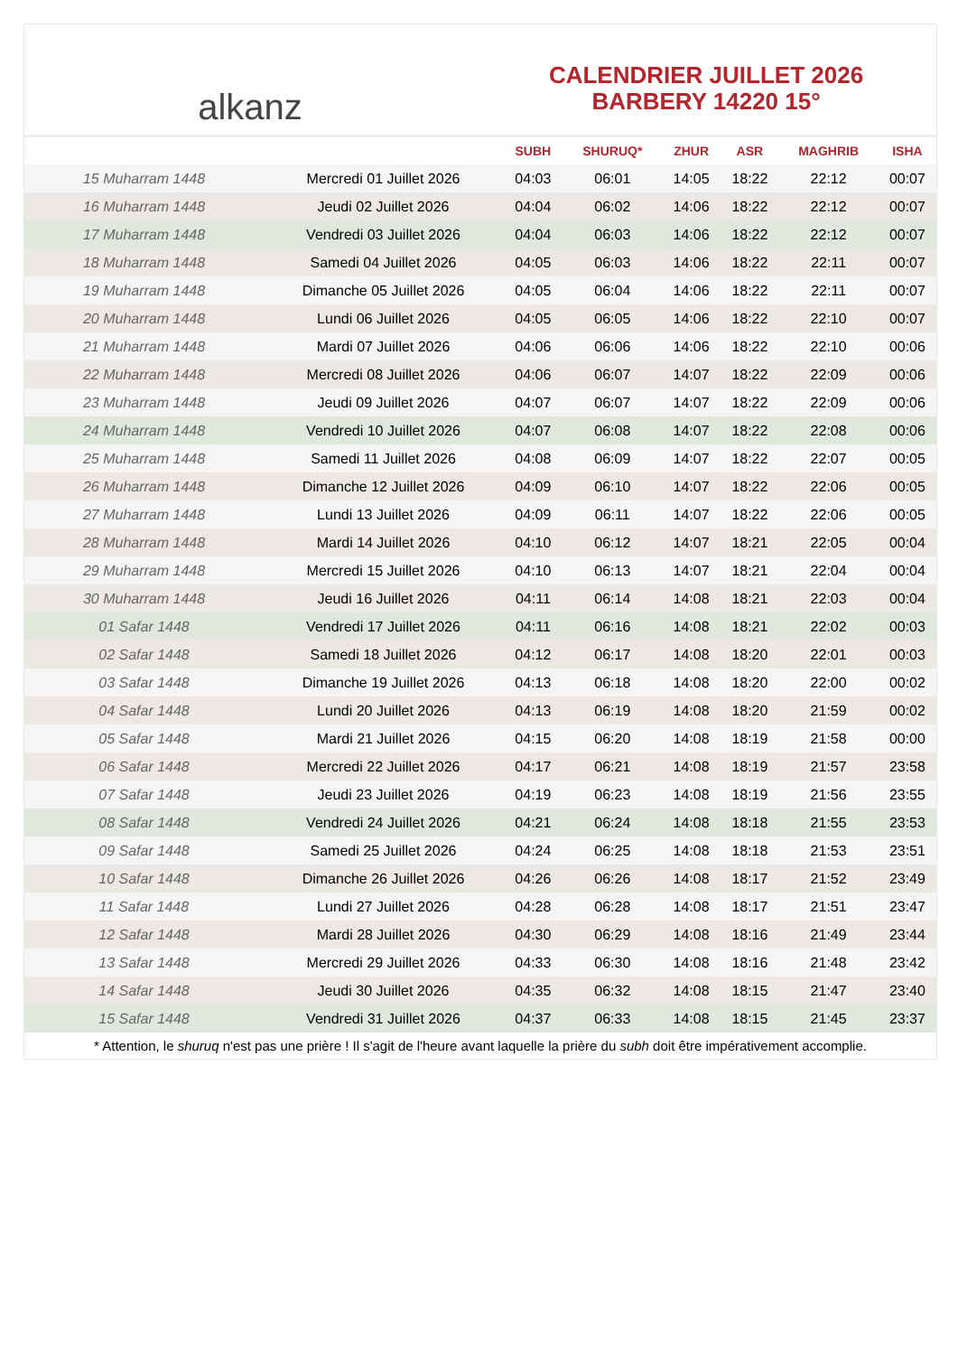alkanz
CALENDRIER JUILLET 2026
BARBERY 14220 15°
| | | SUBH | SHURUQ* | ZHUR | ASR | MAGHRIB | ISHA |
| --- | --- | --- | --- | --- | --- | --- | --- |
| 15 Muharram 1448 | Mercredi 01 Juillet 2026 | 04:03 | 06:01 | 14:05 | 18:22 | 22:12 | 00:07 |
| 16 Muharram 1448 | Jeudi 02 Juillet 2026 | 04:04 | 06:02 | 14:06 | 18:22 | 22:12 | 00:07 |
| 17 Muharram 1448 | Vendredi 03 Juillet 2026 | 04:04 | 06:03 | 14:06 | 18:22 | 22:12 | 00:07 |
| 18 Muharram 1448 | Samedi 04 Juillet 2026 | 04:05 | 06:03 | 14:06 | 18:22 | 22:11 | 00:07 |
| 19 Muharram 1448 | Dimanche 05 Juillet 2026 | 04:05 | 06:04 | 14:06 | 18:22 | 22:11 | 00:07 |
| 20 Muharram 1448 | Lundi 06 Juillet 2026 | 04:05 | 06:05 | 14:06 | 18:22 | 22:10 | 00:07 |
| 21 Muharram 1448 | Mardi 07 Juillet 2026 | 04:06 | 06:06 | 14:06 | 18:22 | 22:10 | 00:06 |
| 22 Muharram 1448 | Mercredi 08 Juillet 2026 | 04:06 | 06:07 | 14:07 | 18:22 | 22:09 | 00:06 |
| 23 Muharram 1448 | Jeudi 09 Juillet 2026 | 04:07 | 06:07 | 14:07 | 18:22 | 22:09 | 00:06 |
| 24 Muharram 1448 | Vendredi 10 Juillet 2026 | 04:07 | 06:08 | 14:07 | 18:22 | 22:08 | 00:06 |
| 25 Muharram 1448 | Samedi 11 Juillet 2026 | 04:08 | 06:09 | 14:07 | 18:22 | 22:07 | 00:05 |
| 26 Muharram 1448 | Dimanche 12 Juillet 2026 | 04:09 | 06:10 | 14:07 | 18:22 | 22:06 | 00:05 |
| 27 Muharram 1448 | Lundi 13 Juillet 2026 | 04:09 | 06:11 | 14:07 | 18:22 | 22:06 | 00:05 |
| 28 Muharram 1448 | Mardi 14 Juillet 2026 | 04:10 | 06:12 | 14:07 | 18:21 | 22:05 | 00:04 |
| 29 Muharram 1448 | Mercredi 15 Juillet 2026 | 04:10 | 06:13 | 14:07 | 18:21 | 22:04 | 00:04 |
| 30 Muharram 1448 | Jeudi 16 Juillet 2026 | 04:11 | 06:14 | 14:08 | 18:21 | 22:03 | 00:04 |
| 01 Safar 1448 | Vendredi 17 Juillet 2026 | 04:11 | 06:16 | 14:08 | 18:21 | 22:02 | 00:03 |
| 02 Safar 1448 | Samedi 18 Juillet 2026 | 04:12 | 06:17 | 14:08 | 18:20 | 22:01 | 00:03 |
| 03 Safar 1448 | Dimanche 19 Juillet 2026 | 04:13 | 06:18 | 14:08 | 18:20 | 22:00 | 00:02 |
| 04 Safar 1448 | Lundi 20 Juillet 2026 | 04:13 | 06:19 | 14:08 | 18:20 | 21:59 | 00:02 |
| 05 Safar 1448 | Mardi 21 Juillet 2026 | 04:15 | 06:20 | 14:08 | 18:19 | 21:58 | 00:00 |
| 06 Safar 1448 | Mercredi 22 Juillet 2026 | 04:17 | 06:21 | 14:08 | 18:19 | 21:57 | 23:58 |
| 07 Safar 1448 | Jeudi 23 Juillet 2026 | 04:19 | 06:23 | 14:08 | 18:19 | 21:56 | 23:55 |
| 08 Safar 1448 | Vendredi 24 Juillet 2026 | 04:21 | 06:24 | 14:08 | 18:18 | 21:55 | 23:53 |
| 09 Safar 1448 | Samedi 25 Juillet 2026 | 04:24 | 06:25 | 14:08 | 18:18 | 21:53 | 23:51 |
| 10 Safar 1448 | Dimanche 26 Juillet 2026 | 04:26 | 06:26 | 14:08 | 18:17 | 21:52 | 23:49 |
| 11 Safar 1448 | Lundi 27 Juillet 2026 | 04:28 | 06:28 | 14:08 | 18:17 | 21:51 | 23:47 |
| 12 Safar 1448 | Mardi 28 Juillet 2026 | 04:30 | 06:29 | 14:08 | 18:16 | 21:49 | 23:44 |
| 13 Safar 1448 | Mercredi 29 Juillet 2026 | 04:33 | 06:30 | 14:08 | 18:16 | 21:48 | 23:42 |
| 14 Safar 1448 | Jeudi 30 Juillet 2026 | 04:35 | 06:32 | 14:08 | 18:15 | 21:47 | 23:40 |
| 15 Safar 1448 | Vendredi 31 Juillet 2026 | 04:37 | 06:33 | 14:08 | 18:15 | 21:45 | 23:37 |
* Attention, le shuruq n'est pas une prière ! Il s'agit de l'heure avant laquelle la prière du subh doit être impérativement accomplie.